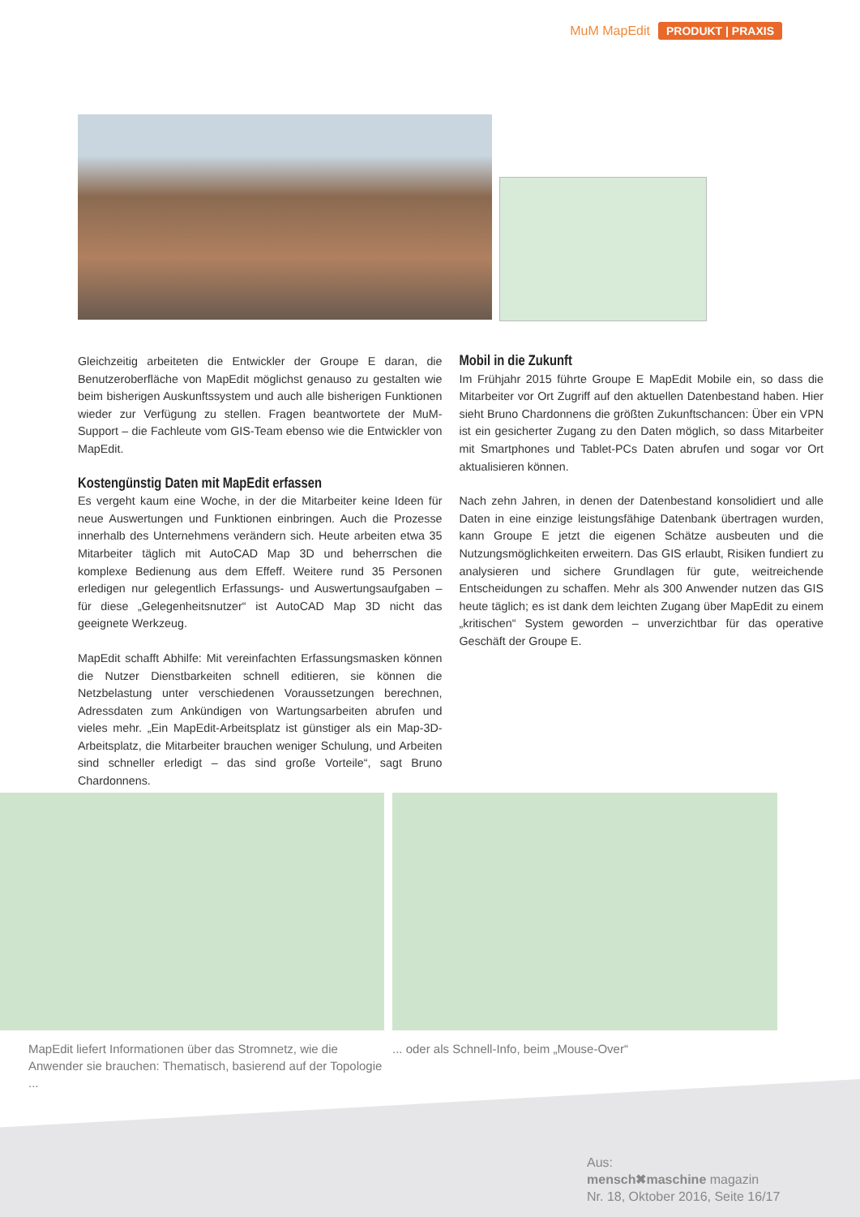MuM MapEdit PRODUKT | PRAXIS
Gleichzeitig arbeiteten die Entwickler der Groupe E daran, die Benutzeroberfläche von MapEdit möglichst genauso zu gestalten wie beim bisherigen Auskunftssystem und auch alle bisherigen Funktionen wieder zur Verfügung zu stellen. Fragen beantwortete der MuM-Support – die Fachleute vom GIS-Team ebenso wie die Entwickler von MapEdit.
Kostengünstig Daten mit MapEdit erfassen
Es vergeht kaum eine Woche, in der die Mitarbeiter keine Ideen für neue Auswertungen und Funktionen einbringen. Auch die Prozesse innerhalb des Unternehmens verändern sich. Heute arbeiten etwa 35 Mitarbeiter täglich mit AutoCAD Map 3D und beherrschen die komplexe Bedienung aus dem Effeff. Weitere rund 35 Personen erledigen nur gelegentlich Erfassungs- und Auswertungsaufgaben – für diese „Gelegenheitsnutzer“ ist AutoCAD Map 3D nicht das geeignete Werkzeug.
MapEdit schafft Abhilfe: Mit vereinfachten Erfassungsmasken können die Nutzer Dienstbarkeiten schnell editieren, sie können die Netzbelastung unter verschiedenen Voraussetzungen berechnen, Adressdaten zum Ankündigen von Wartungsarbeiten abrufen und vieles mehr. „Ein MapEdit-Arbeitsplatz ist günstiger als ein Map-3D-Arbeitsplatz, die Mitarbeiter brauchen weniger Schulung, und Arbeiten sind schneller erledigt – das sind große Vorteile“, sagt Bruno Chardonnens.
Mobil in die Zukunft
Im Frühjahr 2015 führte Groupe E MapEdit Mobile ein, so dass die Mitarbeiter vor Ort Zugriff auf den aktuellen Datenbestand haben. Hier sieht Bruno Chardonnens die größten Zukunftschancen: Über ein VPN ist ein gesicherter Zugang zu den Daten möglich, so dass Mitarbeiter mit Smartphones und Tablet-PCs Daten abrufen und sogar vor Ort aktualisieren können.
Nach zehn Jahren, in denen der Datenbestand konsolidiert und alle Daten in eine einzige leistungsfähige Datenbank übertragen wurden, kann Groupe E jetzt die eigenen Schätze ausbeuten und die Nutzungsmöglichkeiten erweitern. Das GIS erlaubt, Risiken fundiert zu analysieren und sichere Grundlagen für gute, weitreichende Entscheidungen zu schaffen. Mehr als 300 Anwender nutzen das GIS heute täglich; es ist dank dem leichten Zugang über MapEdit zu einem „kritischen“ System geworden – unverzichtbar für das operative Geschäft der Groupe E.
MapEdit liefert Informationen über das Stromnetz, wie die Anwender sie brauchen: Thematisch, basierend auf der Topologie ...
... oder als Schnell-Info, beim „Mouse-Over“
Aus:
mensch✖maschine magazin
Nr. 18, Oktober 2016, Seite 16/17